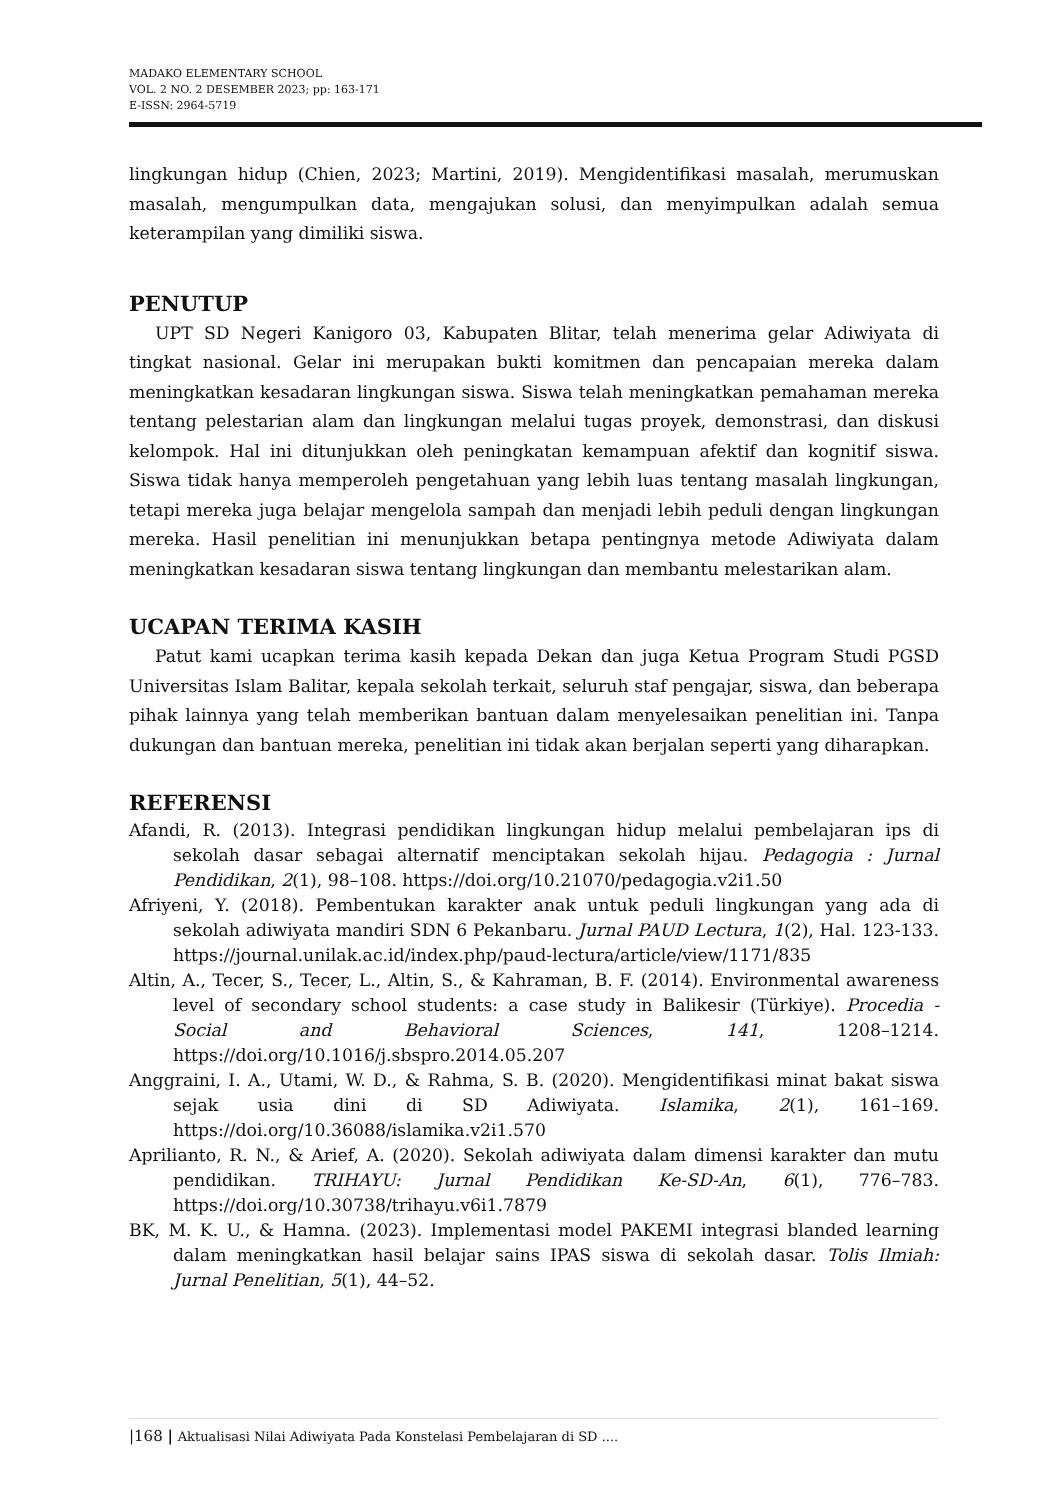MADAKO ELEMENTARY SCHOOL
VOL. 2 NO. 2 DESEMBER 2023; pp: 163-171
E-ISSN: 2964-5719
lingkungan hidup (Chien, 2023; Martini, 2019). Mengidentifikasi masalah, merumuskan masalah, mengumpulkan data, mengajukan solusi, dan menyimpulkan adalah semua keterampilan yang dimiliki siswa.
PENUTUP
UPT SD Negeri Kanigoro 03, Kabupaten Blitar, telah menerima gelar Adiwiyata di tingkat nasional. Gelar ini merupakan bukti komitmen dan pencapaian mereka dalam meningkatkan kesadaran lingkungan siswa. Siswa telah meningkatkan pemahaman mereka tentang pelestarian alam dan lingkungan melalui tugas proyek, demonstrasi, dan diskusi kelompok. Hal ini ditunjukkan oleh peningkatan kemampuan afektif dan kognitif siswa. Siswa tidak hanya memperoleh pengetahuan yang lebih luas tentang masalah lingkungan, tetapi mereka juga belajar mengelola sampah dan menjadi lebih peduli dengan lingkungan mereka. Hasil penelitian ini menunjukkan betapa pentingnya metode Adiwiyata dalam meningkatkan kesadaran siswa tentang lingkungan dan membantu melestarikan alam.
UCAPAN TERIMA KASIH
Patut kami ucapkan terima kasih kepada Dekan dan juga Ketua Program Studi PGSD Universitas Islam Balitar, kepala sekolah terkait, seluruh staf pengajar, siswa, dan beberapa pihak lainnya yang telah memberikan bantuan dalam menyelesaikan penelitian ini. Tanpa dukungan dan bantuan mereka, penelitian ini tidak akan berjalan seperti yang diharapkan.
REFERENSI
Afandi, R. (2013). Integrasi pendidikan lingkungan hidup melalui pembelajaran ips di sekolah dasar sebagai alternatif menciptakan sekolah hijau. Pedagogia : Jurnal Pendidikan, 2(1), 98–108. https://doi.org/10.21070/pedagogia.v2i1.50
Afriyeni, Y. (2018). Pembentukan karakter anak untuk peduli lingkungan yang ada di sekolah adiwiyata mandiri SDN 6 Pekanbaru. Jurnal PAUD Lectura, 1(2), Hal. 123-133. https://journal.unilak.ac.id/index.php/paud-lectura/article/view/1171/835
Altin, A., Tecer, S., Tecer, L., Altin, S., & Kahraman, B. F. (2014). Environmental awareness level of secondary school students: a case study in Balikesir (Türkiye). Procedia - Social and Behavioral Sciences, 141, 1208–1214. https://doi.org/10.1016/j.sbspro.2014.05.207
Anggraini, I. A., Utami, W. D., & Rahma, S. B. (2020). Mengidentifikasi minat bakat siswa sejak usia dini di SD Adiwiyata. Islamika, 2(1), 161–169. https://doi.org/10.36088/islamika.v2i1.570
Aprilianto, R. N., & Arief, A. (2020). Sekolah adiwiyata dalam dimensi karakter dan mutu pendidikan. TRIHAYU: Jurnal Pendidikan Ke-SD-An, 6(1), 776–783. https://doi.org/10.30738/trihayu.v6i1.7879
BK, M. K. U., & Hamna. (2023). Implementasi model PAKEMI integrasi blanded learning dalam meningkatkan hasil belajar sains IPAS siswa di sekolah dasar. Tolis Ilmiah: Jurnal Penelitian, 5(1), 44–52.
|168 | Aktualisasi Nilai Adiwiyata Pada Konstelasi Pembelajaran di SD ....